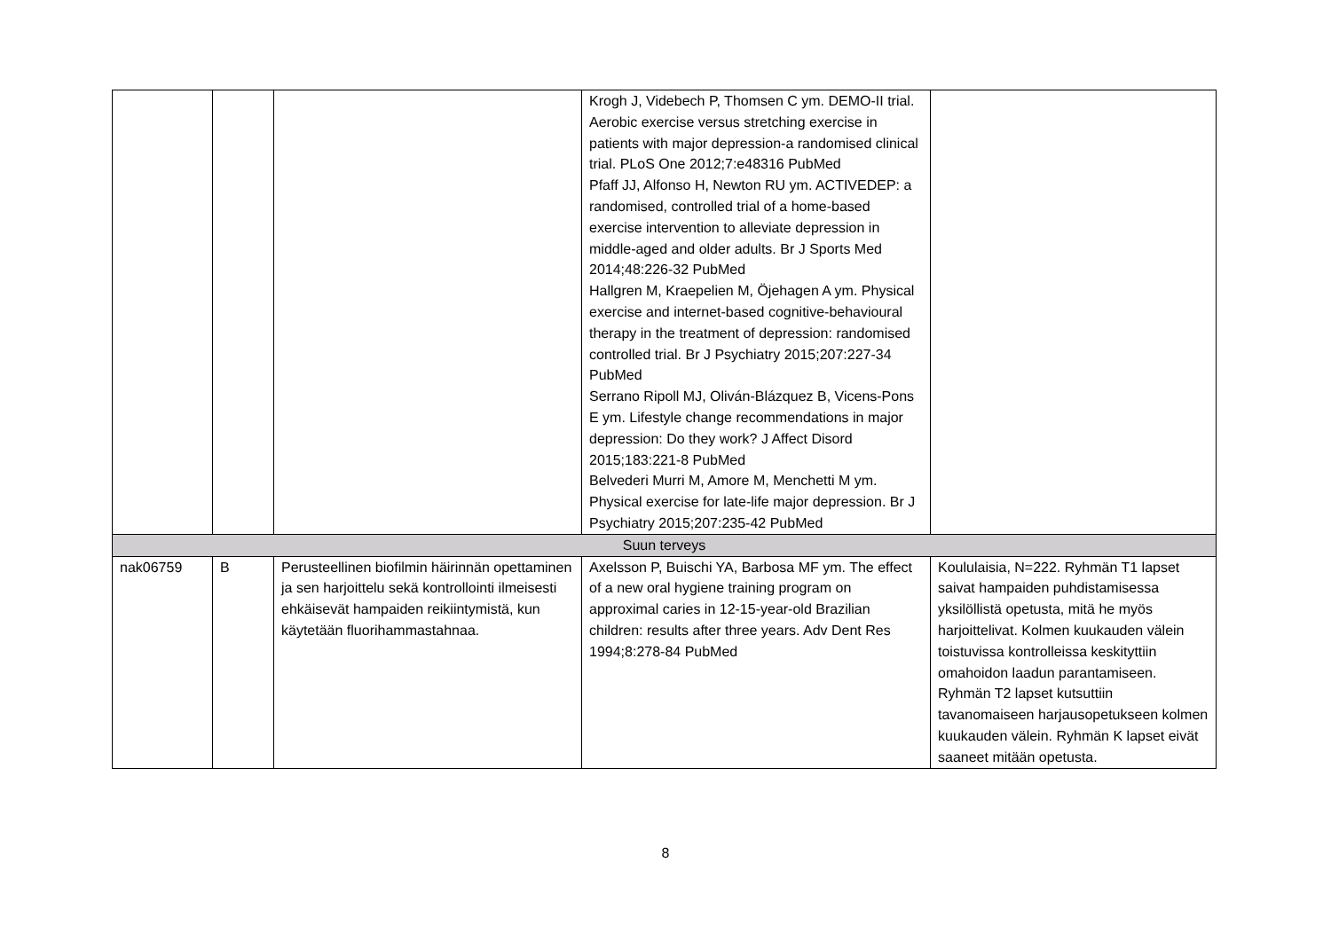| | | | Krogh J, Videbech P, Thomsen C ym. DEMO-II trial. Aerobic exercise versus stretching exercise in patients with major depression-a randomised clinical trial. PLoS One 2012;7:e48316 PubMed Pfaff JJ, Alfonso H, Newton RU ym. ACTIVEDEP: a randomised, controlled trial of a home-based exercise intervention to alleviate depression in middle-aged and older adults. Br J Sports Med 2014;48:226-32 PubMed Hallgren M, Kraepelien M, Öjehagen A ym. Physical exercise and internet-based cognitive-behavioural therapy in the treatment of depression: randomised controlled trial. Br J Psychiatry 2015;207:227-34 PubMed Serrano Ripoll MJ, Oliván-Blázquez B, Vicens-Pons E ym. Lifestyle change recommendations in major depression: Do they work? J Affect Disord 2015;183:221-8 PubMed Belvederi Murri M, Amore M, Menchetti M ym. Physical exercise for late-life major depression. Br J Psychiatry 2015;207:235-42 PubMed | |
| Suun terveys | | | | |
| nak06759 | B | Perusteellinen biofilmin häirinnän opettaminen ja sen harjoittelu sekä kontrollointi ilmeisesti ehkäisevät hampaiden reikiintymistä, kun käytetään fluorihammastahnaa. | Axelsson P, Buischi YA, Barbosa MF ym. The effect of a new oral hygiene training program on approximal caries in 12-15-year-old Brazilian children: results after three years. Adv Dent Res 1994;8:278-84 PubMed | Koululaisia, N=222. Ryhmän T1 lapset saivat hampaiden puhdistamisessa yksilöllistä opetusta, mitä he myös harjoittelivat. Kolmen kuukauden välein toistuvissa kontrolleissa keskityttiin omahoidon laadun parantamiseen. Ryhmän T2 lapset kutsuttiin tavanomaiseen harjausopetukseen kolmen kuukauden välein. Ryhmän K lapset eivät saaneet mitään opetusta. |
8